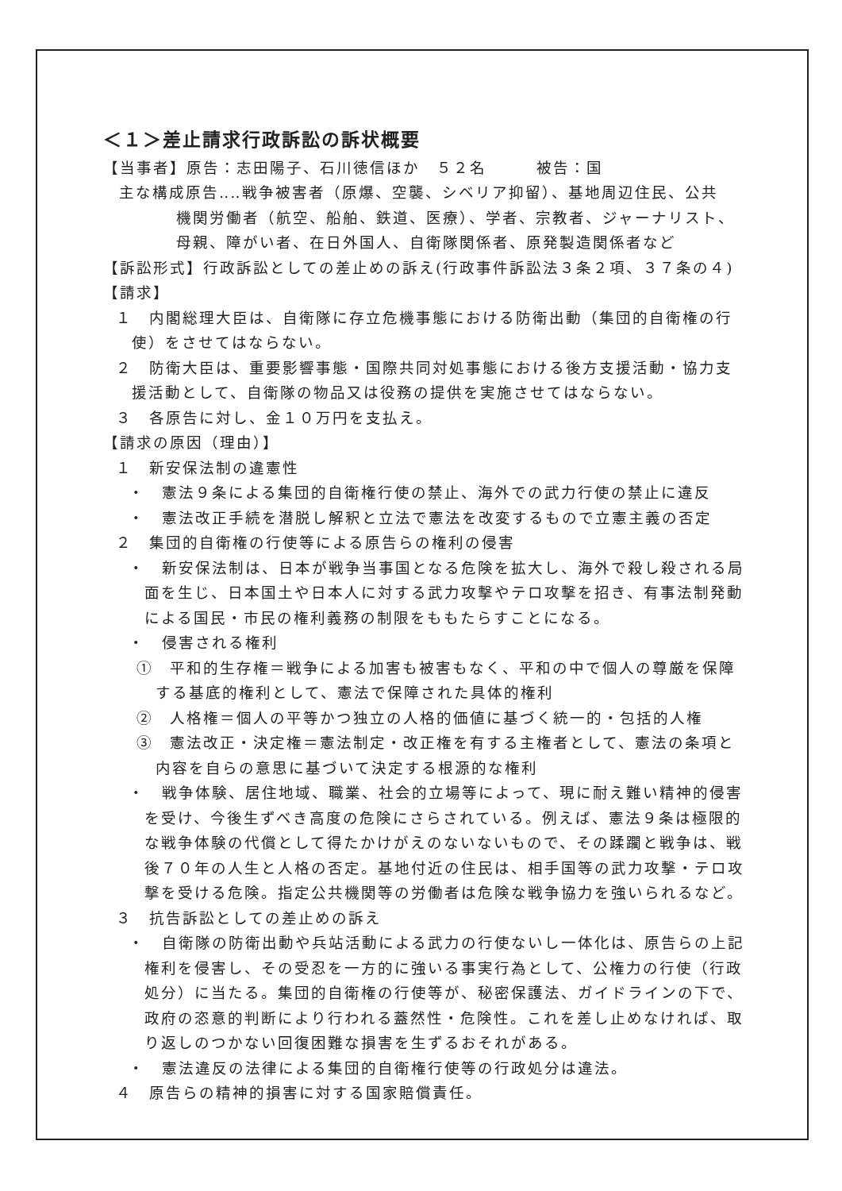＜１＞差止請求行政訴訟の訴状概要
【当事者】原告：志田陽子、石川徳信ほか　５２名　　　被告：国
主な構成原告‥‥戦争被害者（原爆、空襲、シベリア抑留）、基地周辺住民、公共
機関労働者（航空、船舶、鉄道、医療）、学者、宗教者、ジャーナリスト、
母親、障がい者、在日外国人、自衛隊関係者、原発製造関係者など
【訴訟形式】行政訴訟としての差止めの訴え(行政事件訴訟法３条２項、３７条の４)
【請求】
１　内閣総理大臣は、自衛隊に存立危機事態における防衛出動（集団的自衛権の行使）をさせてはならない。
２　防衛大臣は、重要影響事態・国際共同対処事態における後方支援活動・協力支援活動として、自衛隊の物品又は役務の提供を実施させてはならない。
３　各原告に対し、金１０万円を支払え。
【請求の原因（理由）】
１　新安保法制の違憲性
・　憲法９条による集団的自衛権行使の禁止、海外での武力行使の禁止に違反
・　憲法改正手続を潜脱し解釈と立法で憲法を改変するもので立憲主義の否定
２　集団的自衛権の行使等による原告らの権利の侵害
・　新安保法制は、日本が戦争当事国となる危険を拡大し、海外で殺し殺される局面を生じ、日本国土や日本人に対する武力攻撃やテロ攻撃を招き、有事法制発動による国民・市民の権利義務の制限をももたらすことになる。
・　侵害される権利
①　平和的生存権＝戦争による加害も被害もなく、平和の中で個人の尊厳を保障する基底的権利として、憲法で保障された具体的権利
②　人格権＝個人の平等かつ独立の人格的価値に基づく統一的・包括的人権
③　憲法改正・決定権＝憲法制定・改正権を有する主権者として、憲法の条項と内容を自らの意思に基づいて決定する根源的な権利
・　戦争体験、居住地域、職業、社会的立場等によって、現に耐え難い精神的侵害を受け、今後生ずべき高度の危険にさらされている。例えば、憲法９条は極限的な戦争体験の代償として得たかけがえのないないもので、その蹂躙と戦争は、戦後７０年の人生と人格の否定。基地付近の住民は、相手国等の武力攻撃・テロ攻撃を受ける危険。指定公共機関等の労働者は危険な戦争協力を強いられるなど。
３　抗告訴訟としての差止めの訴え
・　自衛隊の防衛出動や兵站活動による武力の行使ないし一体化は、原告らの上記権利を侵害し、その受忍を一方的に強いる事実行為として、公権力の行使（行政処分）に当たる。集団的自衛権の行使等が、秘密保護法、ガイドラインの下で、政府の恣意的判断により行われる蓋然性・危険性。これを差し止めなければ、取り返しのつかない回復困難な損害を生ずるおそれがある。
・　憲法違反の法律による集団的自衛権行使等の行政処分は違法。
４　原告らの精神的損害に対する国家賠償責任。